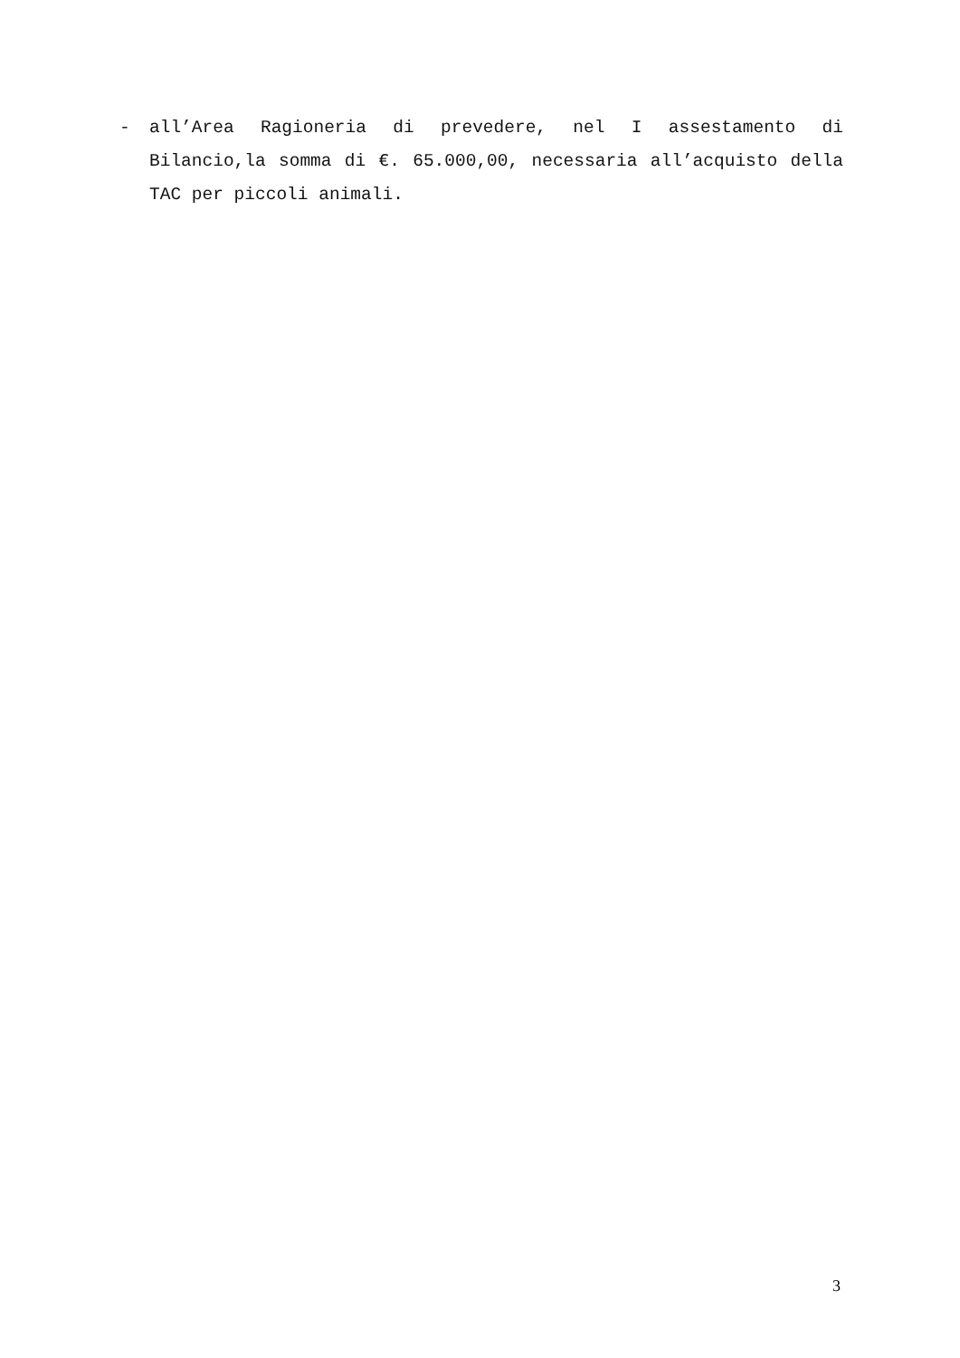- all’Area Ragioneria di prevedere, nel I assestamento di Bilancio,la somma di €. 65.000,00, necessaria all’acquisto della TAC per piccoli animali.
3